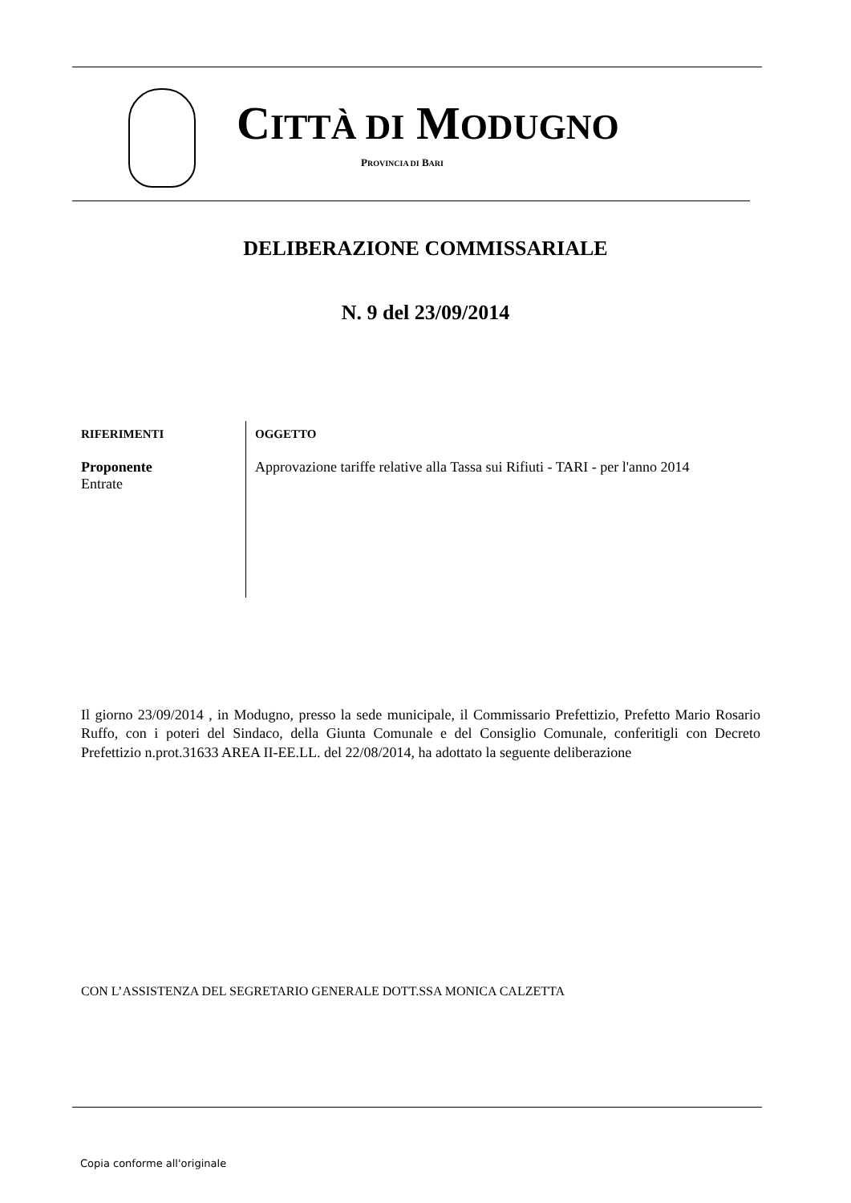CITTÀ DI MODUGNO
PROVINCIA DI BARI
DELIBERAZIONE COMMISSARIALE
N. 9 del 23/09/2014
RIFERIMENTI
Proponente
Entrate
OGGETTO
Approvazione tariffe relative alla Tassa sui Rifiuti - TARI - per l'anno 2014
Il giorno 23/09/2014 , in Modugno, presso la sede municipale, il Commissario Prefettizio, Prefetto Mario Rosario Ruffo, con i poteri del Sindaco, della Giunta Comunale e del Consiglio Comunale, conferitigli con Decreto Prefettizio n.prot.31633 AREA II-EE.LL. del 22/08/2014, ha adottato la seguente deliberazione
CON L’ASSISTENZA DEL SEGRETARIO GENERALE DOTT.SSA MONICA CALZETTA
Copia conforme all'originale